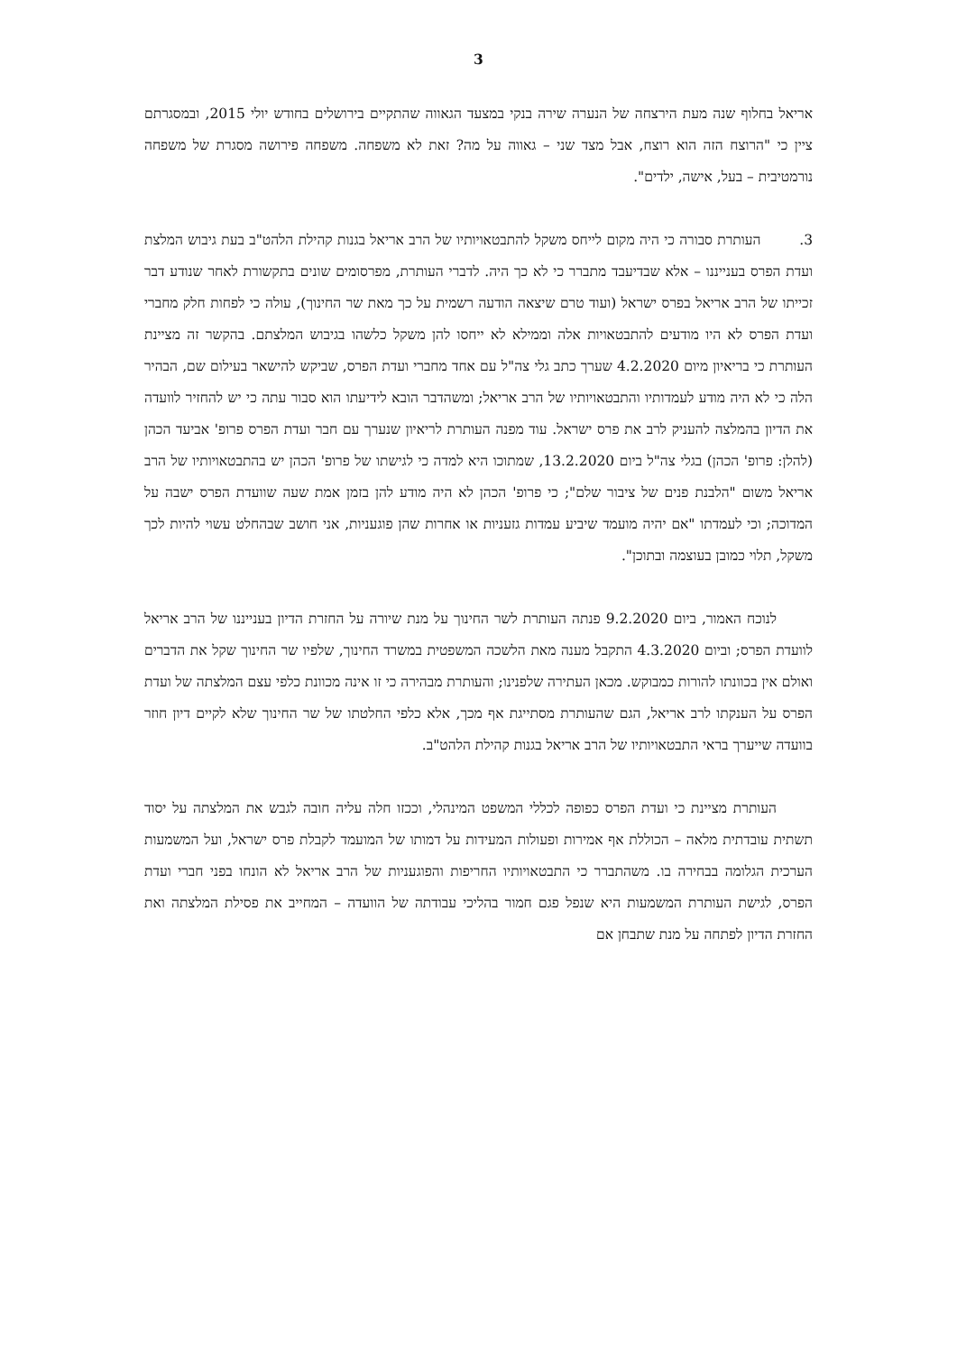3
אריאל בחלוף שנה מעת הירצחה של הנערה שירה בנקי במצעד הגאווה שהתקיים בירושלים בחודש יולי 2015, ובמסגרתם ציין כי "הרוצח הזה הוא רוצח, אבל מצד שני – גאווה על מה? זאת לא משפחה. משפחה פירושה מסגרת של משפחה נורמטיבית – בעל, אישה, ילדים".
3. העותרת סבורה כי היה מקום לייחס משקל להתבטאויותיו של הרב אריאל בגנות קהילת הלהט"ב בעת גיבוש המלצת ועדת הפרס בענייננו – אלא שבדיעבד מתברר כי לא כך היה. לדברי העותרת, מפרסומים שונים בתקשורת לאחר שנודע דבר זכייתו של הרב אריאל בפרס ישראל (ועוד טרם שיצאה הודעה רשמית על כך מאת שר החינוך), עולה כי לפחות חלק מחברי ועדת הפרס לא היו מודעים להתבטאויות אלה וממילא לא ייחסו להן משקל כלשהו בגיבוש המלצתם. בהקשר זה מציינת העותרת כי בריאיון מיום 4.2.2020 שערך כתב גלי צה"ל עם אחד מחברי ועדת הפרס, שביקש להישאר בעילום שם, הבהיר הלה כי לא היה מודע לעמדותיו והתבטאויותיו של הרב אריאל; ומשהדבר הובא לידיעתו הוא סבור עתה כי יש להחזיר לוועדה את הדיון בהמלצה להעניק לרב את פרס ישראל. עוד מפנה העותרת לריאיון שנערך עם חבר ועדת הפרס פרופ' אביעד הכהן (להלן: פרופ' הכהן) בגלי צה"ל ביום 13.2.2020, שמתוכו היא למדה כי לגישתו של פרופ' הכהן יש בהתבטאויותיו של הרב אריאל משום "הלבנת פנים של ציבור שלם"; כי פרופ' הכהן לא היה מודע להן בזמן אמת שעה שוועדת הפרס ישבה על המדוכה; וכי לעמדתו "אם יהיה מועמד שיביע עמדות גזעניות או אחרות שהן פוגעניות, אני חושב שבהחלט עשוי להיות לכך משקל, תלוי כמובן בעוצמה ובתוכן".
לנוכח האמור, ביום 9.2.2020 פנתה העותרת לשר החינוך על מנת שיורה על החזרת הדיון בענייננו של הרב אריאל לוועדת הפרס; וביום 4.3.2020 התקבל מענה מאת הלשכה המשפטית במשרד החינוך, שלפיו שר החינוך שקל את הדברים ואולם אין בכוונתו להורות כמבוקש. מכאן העתירה שלפנינו; והעותרת מבהירה כי זו אינה מכוונת כלפי עצם המלצתה של ועדת הפרס על הענקתו לרב אריאל, הגם שהעותרת מסתייגת אף מכך, אלא כלפי החלטתו של שר החינוך שלא לקיים דיון חוזר בוועדה שייערך בראי התבטאויותיו של הרב אריאל בגנות קהילת הלהט"ב.
העותרת מציינת כי ועדת הפרס כפופה לכללי המשפט המינהלי, וככזו חלה עליה חובה לגבש את המלצתה על יסוד תשתית עובדתית מלאה – הכוללת אף אמירות ופעולות המעידות על דמותו של המועמד לקבלת פרס ישראל, ועל המשמעות הערכית הגלומה בבחירה בו. משהתברר כי התבטאויותיו החריפות והפוגעניות של הרב אריאל לא הונחו בפני חברי ועדת הפרס, לגישת העותרת המשמעות היא שנפל פגם חמור בהליכי עבודתה של הוועדה – המחייב את פסילת המלצתה ואת החזרת הדיון לפתחה על מנת שתבחן אם